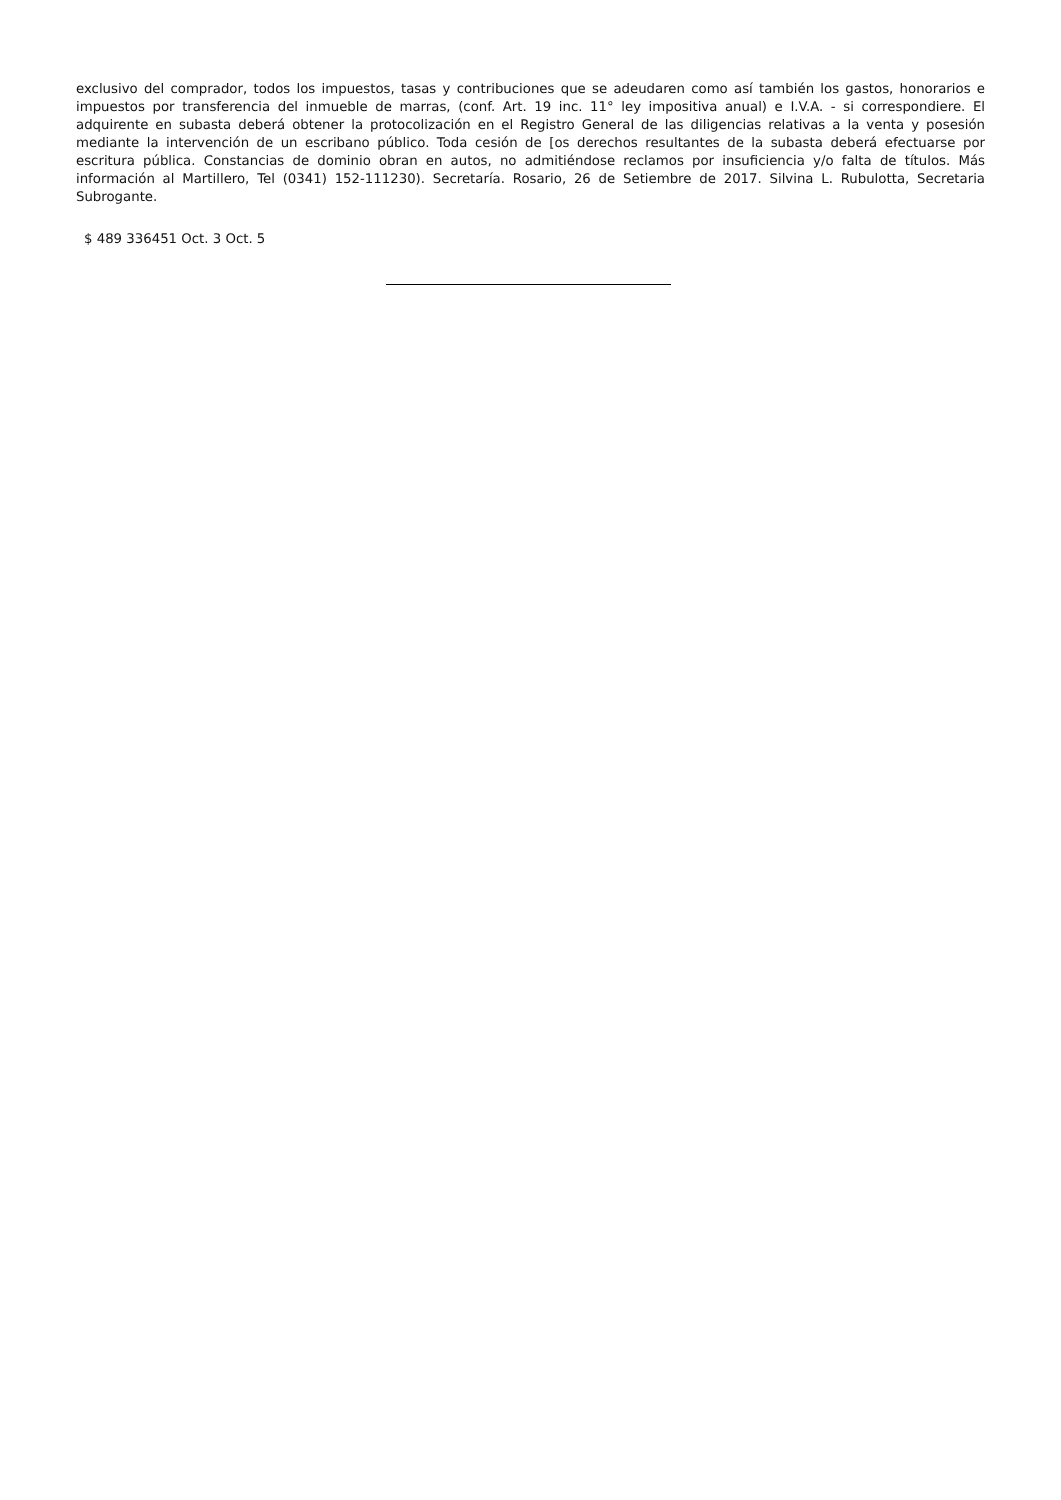exclusivo del comprador, todos los impuestos, tasas y contribuciones que se adeudaren como así también los gastos, honorarios e impuestos por transferencia del inmueble de marras, (conf. Art. 19 inc. 11° ley impositiva anual) e I.V.A. - si correspondiere. El adquirente en subasta deberá obtener la protocolización en el Registro General de las diligencias relativas a la venta y posesión mediante la intervención de un escribano público. Toda cesión de [os derechos resultantes de la subasta deberá efectuarse por escritura pública. Constancias de dominio obran en autos, no admitiéndose reclamos por insuficiencia y/o falta de títulos. Más información al Martillero, Tel (0341) 152-111230). Secretaría. Rosario, 26 de Setiembre de 2017. Silvina L. Rubulotta, Secretaria Subrogante.
$ 489 336451 Oct. 3 Oct. 5